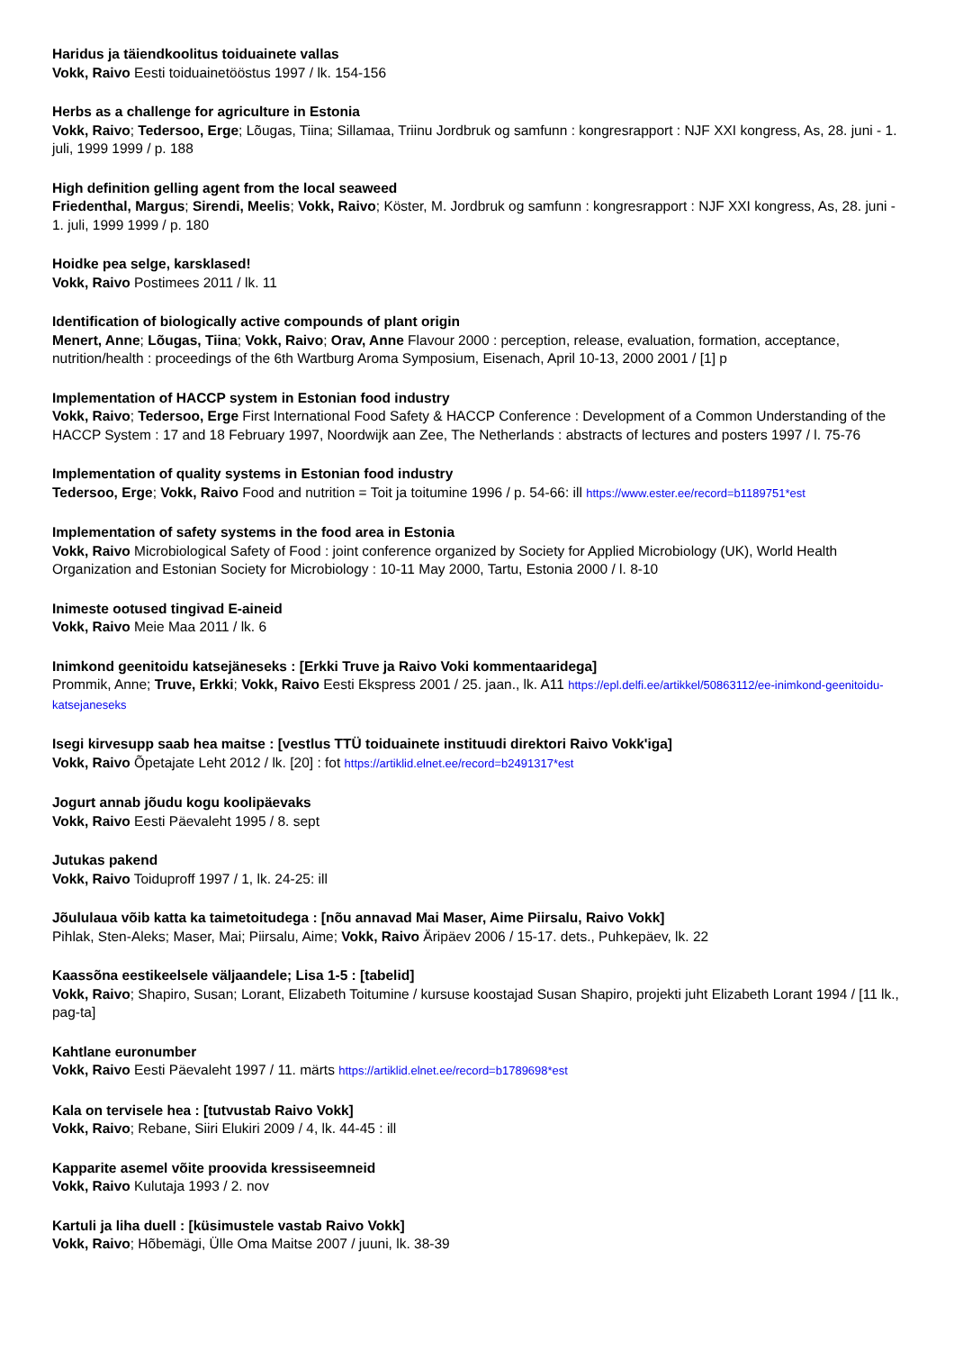Haridus ja täiendkoolitus toiduainete vallas
Vokk, Raivo Eesti toiduainetööstus 1997 / lk. 154-156
Herbs as a challenge for agriculture in Estonia
Vokk, Raivo; Tedersoo, Erge; Lõugas, Tiina; Sillamaa, Triinu Jordbruk og samfunn : kongresrapport : NJF XXI kongress, As, 28. juni - 1. juli, 1999 1999 / p. 188
High definition gelling agent from the local seaweed
Friedenthal, Margus; Sirendi, Meelis; Vokk, Raivo; Köster, M. Jordbruk og samfunn : kongresrapport : NJF XXI kongress, As, 28. juni - 1. juli, 1999 1999 / p. 180
Hoidke pea selge, karsklased!
Vokk, Raivo Postimees 2011 / lk. 11
Identification of biologically active compounds of plant origin
Menert, Anne; Lõugas, Tiina; Vokk, Raivo; Orav, Anne Flavour 2000 : perception, release, evaluation, formation, acceptance, nutrition/health : proceedings of the 6th Wartburg Aroma Symposium, Eisenach, April 10-13, 2000 2001 / [1] p
Implementation of HACCP system in Estonian food industry
Vokk, Raivo; Tedersoo, Erge First International Food Safety & HACCP Conference : Development of a Common Understanding of the HACCP System : 17 and 18 February 1997, Noordwijk aan Zee, The Netherlands : abstracts of lectures and posters 1997 / l. 75-76
Implementation of quality systems in Estonian food industry
Tedersoo, Erge; Vokk, Raivo Food and nutrition = Toit ja toitumine 1996 / p. 54-66: ill https://www.ester.ee/record=b1189751*est
Implementation of safety systems in the food area in Estonia
Vokk, Raivo Microbiological Safety of Food : joint conference organized by Society for Applied Microbiology (UK), World Health Organization and Estonian Society for Microbiology : 10-11 May 2000, Tartu, Estonia 2000 / l. 8-10
Inimeste ootused tingivad E-aineid
Vokk, Raivo Meie Maa 2011 / lk. 6
Inimkond geenitoidu katsejäneseks : [Erkki Truve ja Raivo Voki kommentaaridega]
Prommik, Anne; Truve, Erkki; Vokk, Raivo Eesti Ekspress 2001 / 25. jaan., lk. A11 https://epl.delfi.ee/artikkel/50863112/ee-inimkond-geenitoidu-katsejaneseks
Isegi kirvesupp saab hea maitse : [vestlus TTÜ toiduainete instituudi direktori Raivo Vokk'iga]
Vokk, Raivo Õpetajate Leht 2012 / lk. [20] : fot https://artiklid.elnet.ee/record=b2491317*est
Jogurt annab jõudu kogu koolipäevaks
Vokk, Raivo Eesti Päevaleht 1995 / 8. sept
Jutukas pakend
Vokk, Raivo Toiduproff 1997 / 1, lk. 24-25: ill
Jõululaua võib katta ka taimetoitudega : [nõu annavad Mai Maser, Aime Piirsalu, Raivo Vokk]
Pihlak, Sten-Aleks; Maser, Mai; Piirsalu, Aime; Vokk, Raivo Äripäev 2006 / 15-17. dets., Puhkepäev, lk. 22
Kaassõna eestikeelsele väljaandele; Lisa 1-5 : [tabelid]
Vokk, Raivo; Shapiro, Susan; Lorant, Elizabeth Toitumine / kursuse koostajad Susan Shapiro, projekti juht Elizabeth Lorant 1994 / [11 lk., pag-ta]
Kahtlane euronumber
Vokk, Raivo Eesti Päevaleht 1997 / 11. märts https://artiklid.elnet.ee/record=b1789698*est
Kala on tervisele hea : [tutvustab Raivo Vokk]
Vokk, Raivo; Rebane, Siiri Elukiri 2009 / 4, lk. 44-45 : ill
Kapparite asemel võite proovida kressiseemneid
Vokk, Raivo Kulutaja 1993 / 2. nov
Kartuli ja liha duell : [küsimustele vastab Raivo Vokk]
Vokk, Raivo; Hõbemägi, Ülle Oma Maitse 2007 / juuni, lk. 38-39